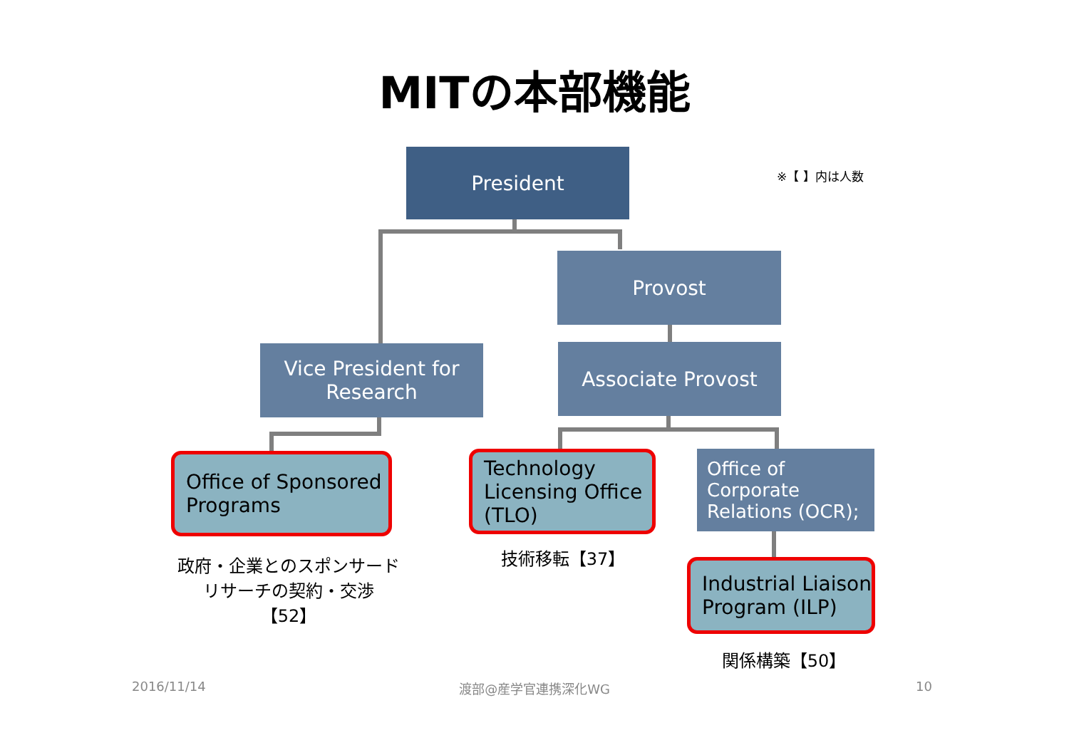MITの本部機能
President
※【 】内は人数
Provost
Vice President for
Research
Associate Provost
Office of Sponsored
Programs
Technology
Licensing Office
(TLO)
Office of
Corporate
Relations (OCR);
Industrial Liaison
Program (ILP)
政府・企業とのスポンサード
リサーチの契約・交渉
【52】
技術移転【37】
関係構築【50】
2016/11/14 渡部@産学官連携深化WG 10